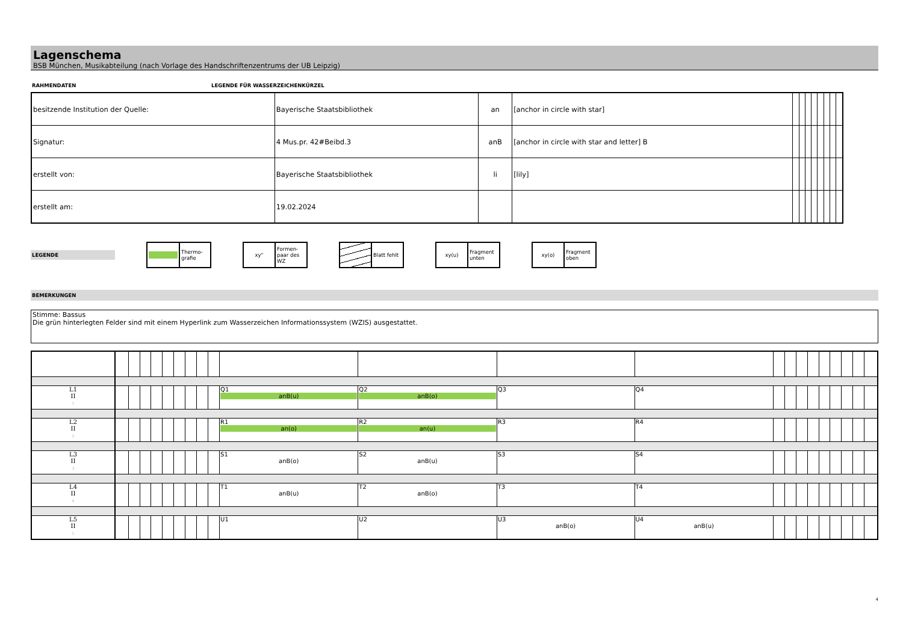Lagenschema
BSB München, Musikabteilung (nach Vorlage des Handschriftenzentrums der UB Leipzig)
RAHMENDATEN LEGENDE FÜR WASSERZEICHENKÜRZEL
| besitzende Institution der Quelle: | Bayerische Staatsbibliothek | an | [anchor in circle with star] | | | | | | | | |
| Signatur: | 4 Mus.pr. 42#Beibd.3 | anB | [anchor in circle with star and letter] B | | | | | | | | |
| erstellt von: | Bayerische Staatsbibliothek | li | [lily] | | | | | | | | |
| erstellt am: | 19.02.2024 | | | | | | | | | | |
LEGENDE
Thermo-grafie
xy" Formen-paar des WZ
Blatt fehlt
xy(u) Fragment unten
xy(o) Fragment oben
BEMERKUNGEN
Stimme: Bassus
Die grün hinterlegten Felder sind mit einem Hyperlink zum Wasserzeichen Informationssystem (WZIS) ausgestattet.
| L1 II 1 | | | | | | | | | | Q1 anB(u) | Q2 anB(o) | Q3 | Q4 | | | | | | | | | |
| L2 II 2 | | | | | | | | | | R1 an(o) | R2 an(u) | R3 | R4 | | | | | | | | | |
| L3 II 3 | | | | | | | | | | S1 anB(o) | S2 anB(u) | S3 | S4 | | | | | | | | | |
| L4 II 4 | | | | | | | | | | T1 anB(u) | T2 anB(o) | T3 | T4 | | | | | | | | | |
| L5 II 5 | | | | | | | | | | U1 | U2 | U3 anB(o) | U4 anB(u) | | | | | | | | | |
4